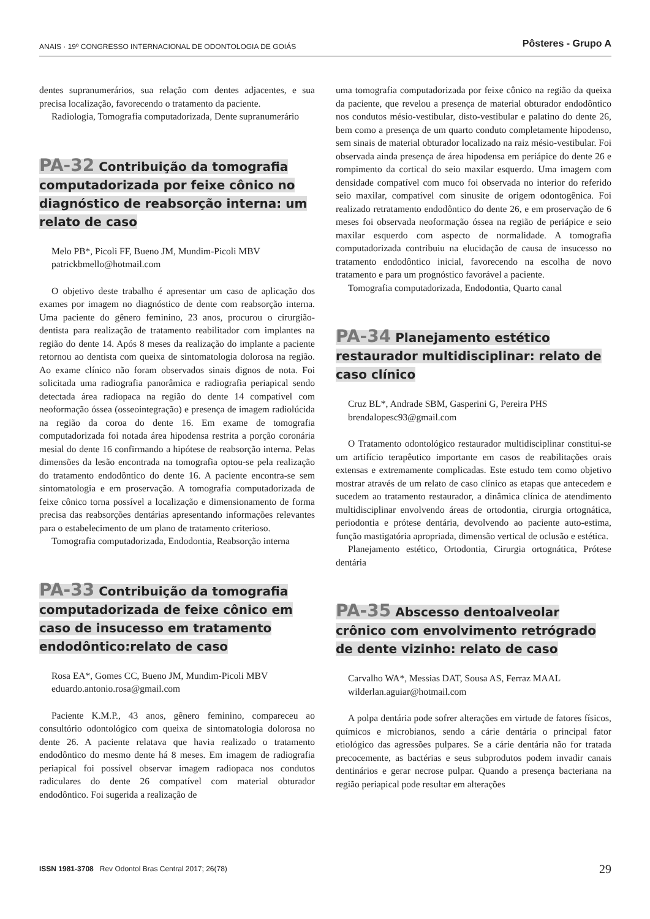ANAIS · 19º CONGRESSO INTERNACIONAL DE ODONTOLOGIA DE GOIÁS Pôsteres - Grupo A
dentes supranumerários, sua relação com dentes adjacentes, e sua precisa localização, favorecendo o tratamento da paciente.
Radiologia, Tomografia computadorizada, Dente supranumerário
PA-32 Contribuição da tomografia computadorizada por feixe cônico no diagnóstico de reabsorção interna: um relato de caso
Melo PB*, Picoli FF, Bueno JM, Mundim-Picoli MBV
patrickbmello@hotmail.com
O objetivo deste trabalho é apresentar um caso de aplicação dos exames por imagem no diagnóstico de dente com reabsorção interna. Uma paciente do gênero feminino, 23 anos, procurou o cirurgião-dentista para realização de tratamento reabilitador com implantes na região do dente 14. Após 8 meses da realização do implante a paciente retornou ao dentista com queixa de sintomatologia dolorosa na região. Ao exame clínico não foram observados sinais dignos de nota. Foi solicitada uma radiografia panorâmica e radiografia periapical sendo detectada área radiopaca na região do dente 14 compatível com neoformação óssea (osseointegração) e presença de imagem radiolúcida na região da coroa do dente 16. Em exame de tomografia computadorizada foi notada área hipodensa restrita a porção coronária mesial do dente 16 confirmando a hipótese de reabsorção interna. Pelas dimensões da lesão encontrada na tomografia optou-se pela realização do tratamento endodôntico do dente 16. A paciente encontra-se sem sintomatologia e em proservação. A tomografia computadorizada de feixe cônico torna possível a localização e dimensionamento de forma precisa das reabsorções dentárias apresentando informações relevantes para o estabelecimento de um plano de tratamento criterioso.
Tomografia computadorizada, Endodontia, Reabsorção interna
PA-33 Contribuição da tomografia computadorizada de feixe cônico em caso de insucesso em tratamento endodôntico:relato de caso
Rosa EA*, Gomes CC, Bueno JM, Mundim-Picoli MBV
eduardo.antonio.rosa@gmail.com
Paciente K.M.P., 43 anos, gênero feminino, compareceu ao consultório odontológico com queixa de sintomatologia dolorosa no dente 26. A paciente relatava que havia realizado o tratamento endodôntico do mesmo dente há 8 meses. Em imagem de radiografia periapical foi possível observar imagem radiopaca nos condutos radiculares do dente 26 compatível com material obturador endodôntico. Foi sugerida a realização de
uma tomografia computadorizada por feixe cônico na região da queixa da paciente, que revelou a presença de material obturador endodôntico nos condutos mésio-vestibular, disto-vestibular e palatino do dente 26, bem como a presença de um quarto conduto completamente hipodenso, sem sinais de material obturador localizado na raiz mésio-vestibular. Foi observada ainda presença de área hipodensa em periápice do dente 26 e rompimento da cortical do seio maxilar esquerdo. Uma imagem com densidade compatível com muco foi observada no interior do referido seio maxilar, compatível com sinusite de origem odontogênica. Foi realizado retratamento endodôntico do dente 26, e em proservação de 6 meses foi observada neoformação óssea na região de periápice e seio maxilar esquerdo com aspecto de normalidade. A tomografia computadorizada contribuiu na elucidação de causa de insucesso no tratamento endodôntico inicial, favorecendo na escolha de novo tratamento e para um prognóstico favorável a paciente.
Tomografia computadorizada, Endodontia, Quarto canal
PA-34 Planejamento estético restaurador multidisciplinar: relato de caso clínico
Cruz BL*, Andrade SBM, Gasperini G, Pereira PHS
brendalopesc93@gmail.com
O Tratamento odontológico restaurador multidisciplinar constitui-se um artifício terapêutico importante em casos de reabilitações orais extensas e extremamente complicadas. Este estudo tem como objetivo mostrar através de um relato de caso clínico as etapas que antecedem e sucedem ao tratamento restaurador, a dinâmica clínica de atendimento multidisciplinar envolvendo áreas de ortodontia, cirurgia ortognática, periodontia e prótese dentária, devolvendo ao paciente auto-estima, função mastigatória apropriada, dimensão vertical de oclusão e estética.
Planejamento estético, Ortodontia, Cirurgia ortognática, Prótese dentária
PA-35 Abscesso dentoalveolar crônico com envolvimento retrógrado de dente vizinho: relato de caso
Carvalho WA*, Messias DAT, Sousa AS, Ferraz MAAL
wilderlan.aguiar@hotmail.com
A polpa dentária pode sofrer alterações em virtude de fatores físicos, químicos e microbianos, sendo a cárie dentária o principal fator etiológico das agressões pulpares. Se a cárie dentária não for tratada precocemente, as bactérias e seus subprodutos podem invadir canais dentinários e gerar necrose pulpar. Quando a presença bacteriana na região periapical pode resultar em alterações
ISSN 1981-3708 Rev Odontol Bras Central 2017; 26(78) 29